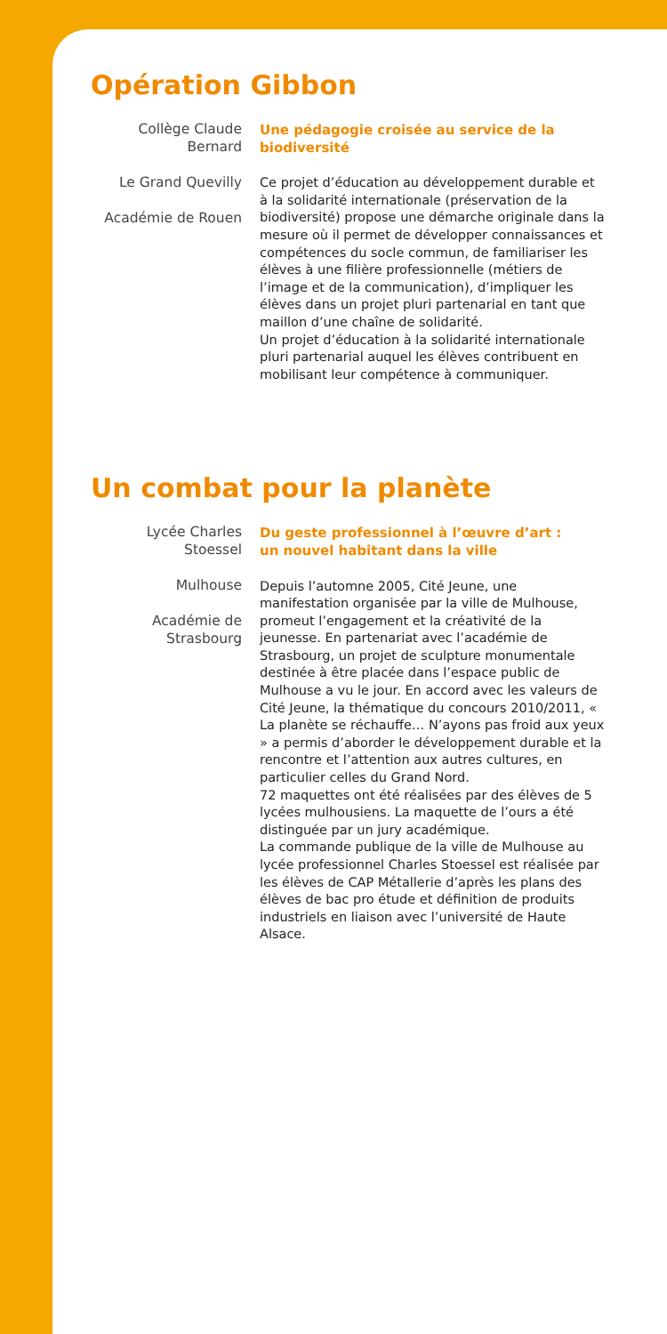Opération Gibbon
Collège Claude Bernard
Le Grand Quevilly
Académie de Rouen
Une pédagogie croisée au service de la biodiversité
Ce projet d’éducation au développement durable et à la solidarité internationale (préservation de la biodiversité) propose une démarche originale dans la mesure où il permet de développer connaissances et compétences du socle commun, de familiariser les élèves à une filière professionnelle (métiers de l’image et de la communication), d’impliquer les élèves dans un projet pluri partenarial en tant que maillon d’une chaîne de solidarité.
Un projet d’éducation à la solidarité internationale pluri partenarial auquel les élèves contribuent en mobilisant leur compétence à communiquer.
Un combat pour la planète
Lycée Charles Stoessel
Mulhouse
Académie de Strasbourg
Du geste professionnel à l’œuvre d’art :
un nouvel habitant dans la ville
Depuis l’automne 2005, Cité Jeune, une manifestation organisée par la ville de Mulhouse, promeut l’engagement et la créativité de la jeunesse. En partenariat avec l’académie de Strasbourg, un projet de sculpture monumentale destinée à être placée dans l’espace public de Mulhouse a vu le jour. En accord avec les valeurs de Cité Jeune, la thématique du concours 2010/2011, « La planète se réchauffe… N’ayons pas froid aux yeux » a permis d’aborder le développement durable et la rencontre et l’attention aux autres cultures, en particulier celles du Grand Nord.
72 maquettes ont été réalisées par des élèves de 5 lycées mulhousiens. La maquette de l’ours a été distinguée par un jury académique.
La commande publique de la ville de Mulhouse au lycée professionnel Charles Stoessel est réalisée par les élèves de CAP Métallerie d’après les plans des élèves de bac pro étude et définition de produits industriels en liaison avec l’université de Haute Alsace.